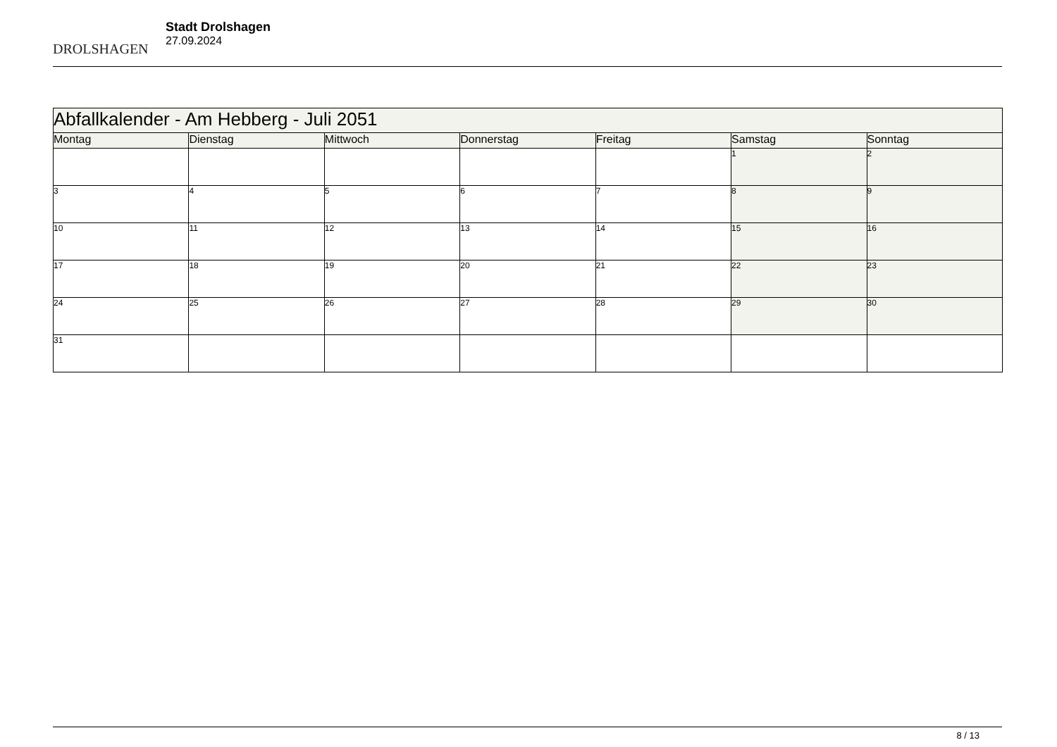DROLSHAGEN
Stadt Drolshagen
27.09.2024
| Abfallkalender - Am Hebberg - Juli 2051 | | | | | | |
| --- | --- | --- | --- | --- | --- | --- |
| Montag | Dienstag | Mittwoch | Donnerstag | Freitag | Samstag | Sonntag |
| | | | | | 1 | 2 |
| 3 | 4 | 5 | 6 | 7 | 8 | 9 |
| 10 | 11 | 12 | 13 | 14 | 15 | 16 |
| 17 | 18 | 19 | 20 | 21 | 22 | 23 |
| 24 | 25 | 26 | 27 | 28 | 29 | 30 |
| 31 | | | | | | |
8 / 13